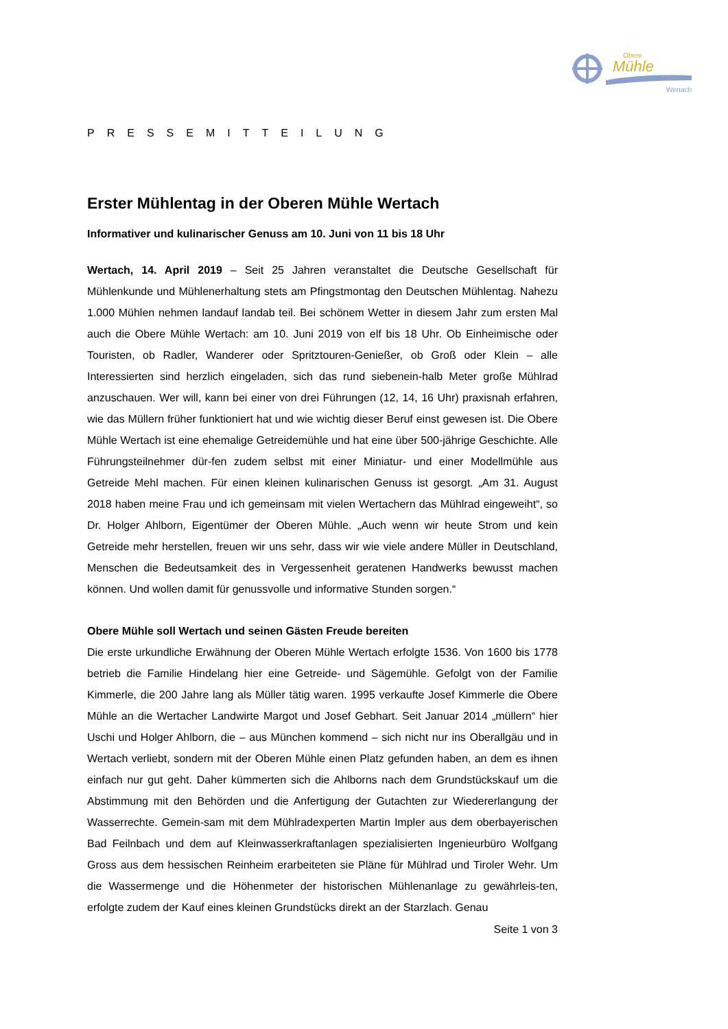Obere
Mühle
Wertach
PRESSEMITTEILUNG
Erster Mühlentag in der Oberen Mühle Wertach
Informativer und kulinarischer Genuss am 10. Juni von 11 bis 18 Uhr
Wertach, 14. April 2019 – Seit 25 Jahren veranstaltet die Deutsche Gesellschaft für Mühlenkunde und Mühlenerhaltung stets am Pfingstmontag den Deutschen Mühlentag. Nahezu 1.000 Mühlen nehmen landauf landab teil. Bei schönem Wetter in diesem Jahr zum ersten Mal auch die Obere Mühle Wertach: am 10. Juni 2019 von elf bis 18 Uhr. Ob Einheimische oder Touristen, ob Radler, Wanderer oder Spritztouren-Genießer, ob Groß oder Klein – alle Interessierten sind herzlich eingeladen, sich das rund siebenein-halb Meter große Mühlrad anzuschauen. Wer will, kann bei einer von drei Führungen (12, 14, 16 Uhr) praxisnah erfahren, wie das Müllern früher funktioniert hat und wie wichtig dieser Beruf einst gewesen ist. Die Obere Mühle Wertach ist eine ehemalige Getreidemühle und hat eine über 500-jährige Geschichte. Alle Führungsteilnehmer dür-fen zudem selbst mit einer Miniatur- und einer Modellmühle aus Getreide Mehl machen. Für einen kleinen kulinarischen Genuss ist gesorgt. „Am 31. August 2018 haben meine Frau und ich gemeinsam mit vielen Wertachern das Mühlrad eingeweiht“, so Dr. Holger Ahlborn, Eigentümer der Oberen Mühle. „Auch wenn wir heute Strom und kein Getreide mehr herstellen, freuen wir uns sehr, dass wir wie viele andere Müller in Deutschland, Menschen die Bedeutsamkeit des in Vergessenheit geratenen Handwerks bewusst machen können. Und wollen damit für genussvolle und informative Stunden sorgen.“
Obere Mühle soll Wertach und seinen Gästen Freude bereiten
Die erste urkundliche Erwähnung der Oberen Mühle Wertach erfolgte 1536. Von 1600 bis 1778 betrieb die Familie Hindelang hier eine Getreide- und Sägemühle. Gefolgt von der Familie Kimmerle, die 200 Jahre lang als Müller tätig waren. 1995 verkaufte Josef Kimmerle die Obere Mühle an die Wertacher Landwirte Margot und Josef Gebhart. Seit Januar 2014 „müllern“ hier Uschi und Holger Ahlborn, die – aus München kommend – sich nicht nur ins Oberallgäu und in Wertach verliebt, sondern mit der Oberen Mühle einen Platz gefunden haben, an dem es ihnen einfach nur gut geht. Daher kümmerten sich die Ahlborns nach dem Grundstückskauf um die Abstimmung mit den Behörden und die Anfertigung der Gutachten zur Wiedererlangung der Wasserrechte. Gemein-sam mit dem Mühlradexperten Martin Impler aus dem oberbayerischen Bad Feilnbach und dem auf Kleinwasserkraftanlagen spezialisierten Ingenieurbüro Wolfgang Gross aus dem hessischen Reinheim erarbeiteten sie Pläne für Mühlrad und Tiroler Wehr. Um die Wassermenge und die Höhenmeter der historischen Mühlenanlage zu gewährleis-ten, erfolgte zudem der Kauf eines kleinen Grundstücks direkt an der Starzlach. Genau
Seite 1 von 3